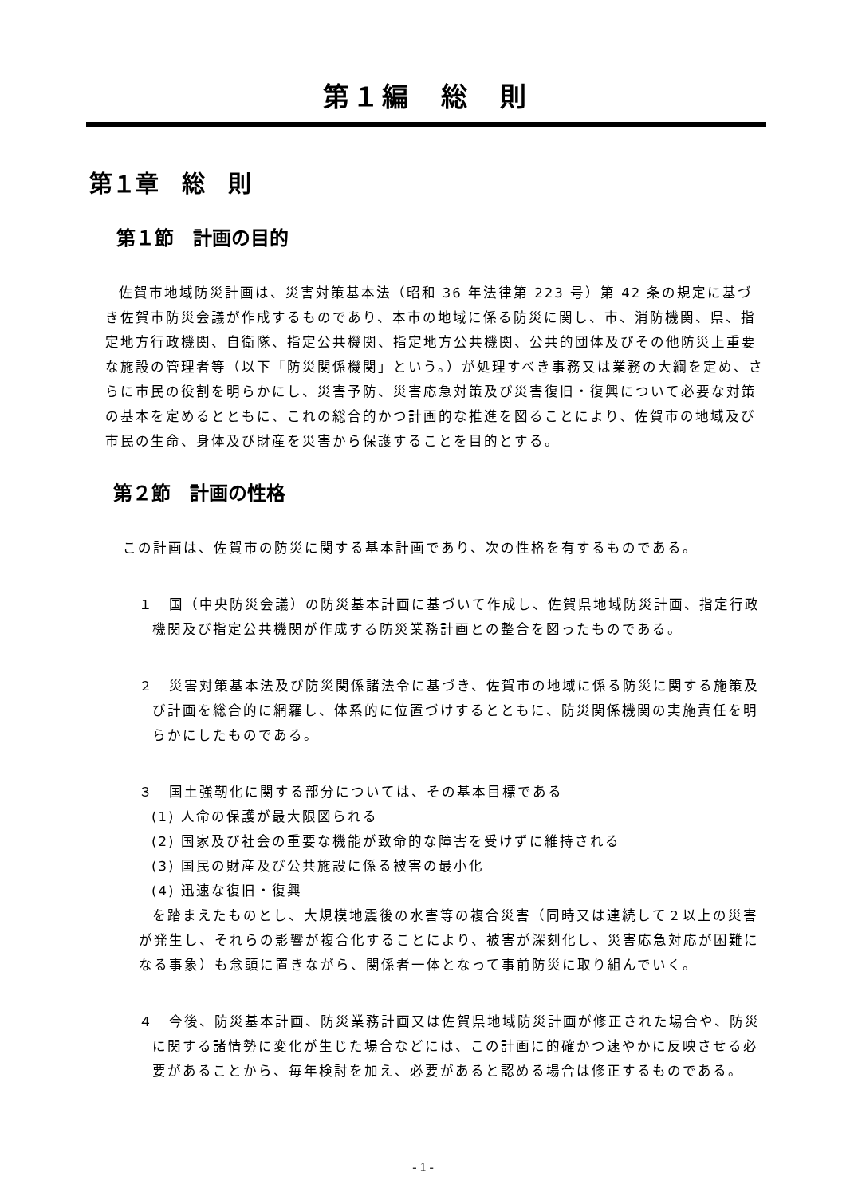第１編　総　則
第１章　総　則
第１節　計画の目的
佐賀市地域防災計画は、災害対策基本法（昭和 36 年法律第 223 号）第 42 条の規定に基づき佐賀市防災会議が作成するものであり、本市の地域に係る防災に関し、市、消防機関、県、指定地方行政機関、自衛隊、指定公共機関、指定地方公共機関、公共的団体及びその他防災上重要な施設の管理者等（以下「防災関係機関」という。）が処理すべき事務又は業務の大綱を定め、さらに市民の役割を明らかにし、災害予防、災害応急対策及び災害復旧・復興について必要な対策の基本を定めるとともに、これの総合的かつ計画的な推進を図ることにより、佐賀市の地域及び市民の生命、身体及び財産を災害から保護することを目的とする。
第２節　計画の性格
この計画は、佐賀市の防災に関する基本計画であり、次の性格を有するものである。
１　国（中央防災会議）の防災基本計画に基づいて作成し、佐賀県地域防災計画、指定行政機関及び指定公共機関が作成する防災業務計画との整合を図ったものである。
２　災害対策基本法及び防災関係諸法令に基づき、佐賀市の地域に係る防災に関する施策及び計画を総合的に網羅し、体系的に位置づけするとともに、防災関係機関の実施責任を明らかにしたものである。
３　国土強靭化に関する部分については、その基本目標である
(1) 人命の保護が最大限図られる
(2) 国家及び社会の重要な機能が致命的な障害を受けずに維持される
(3) 国民の財産及び公共施設に係る被害の最小化
(4) 迅速な復旧・復興
を踏まえたものとし、大規模地震後の水害等の複合災害（同時又は連続して２以上の災害が発生し、それらの影響が複合化することにより、被害が深刻化し、災害応急対応が困難になる事象）も念頭に置きながら、関係者一体となって事前防災に取り組んでいく。
４　今後、防災基本計画、防災業務計画又は佐賀県地域防災計画が修正された場合や、防災に関する諸情勢に変化が生じた場合などには、この計画に的確かつ速やかに反映させる必要があることから、毎年検討を加え、必要があると認める場合は修正するものである。
- 1 -